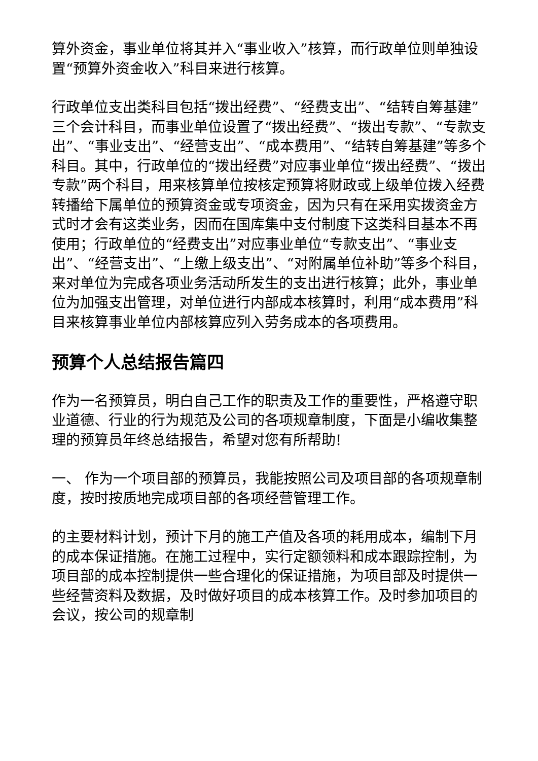算外资金，事业单位将其并入“事业收入”核算，而行政单位则单独设置“预算外资金收入”科目来进行核算。
行政单位支出类科目包括“拨出经费”、“经费支出”、“结转自筹基建”三个会计科目，而事业单位设置了“拨出经费”、“拨出专款”、“专款支出”、“事业支出”、“经营支出”、“成本费用”、“结转自筹基建”等多个科目。其中，行政单位的“拨出经费”对应事业单位“拨出经费”、“拨出专款”两个科目，用来核算单位按核定预算将财政或上级单位拨入经费转播给下属单位的预算资金或专项资金，因为只有在采用实拨资金方式时才会有这类业务，因而在国库集中支付制度下这类科目基本不再使用；行政单位的“经费支出”对应事业单位“专款支出”、“事业支出”、“经营支出”、“上缴上级支出”、“对附属单位补助”等多个科目，来对单位为完成各项业务活动所发生的支出进行核算；此外，事业单位为加强支出管理，对单位进行内部成本核算时，利用“成本费用”科目来核算事业单位内部核算应列入劳务成本的各项费用。
预算个人总结报告篇四
作为一名预算员，明白自己工作的职责及工作的重要性，严格遵守职业道德、行业的行为规范及公司的各项规章制度，下面是小编收集整理的预算员年终总结报告，希望对您有所帮助!
一、 作为一个项目部的预算员，我能按照公司及项目部的各项规章制度，按时按质地完成项目部的各项经营管理工作。
的主要材料计划，预计下月的施工产值及各项的耗用成本，编制下月的成本保证措施。在施工过程中，实行定额领料和成本跟踪控制，为项目部的成本控制提供一些合理化的保证措施，为项目部及时提供一些经营资料及数据，及时做好项目的成本核算工作。及时参加项目的会议，按公司的规章制